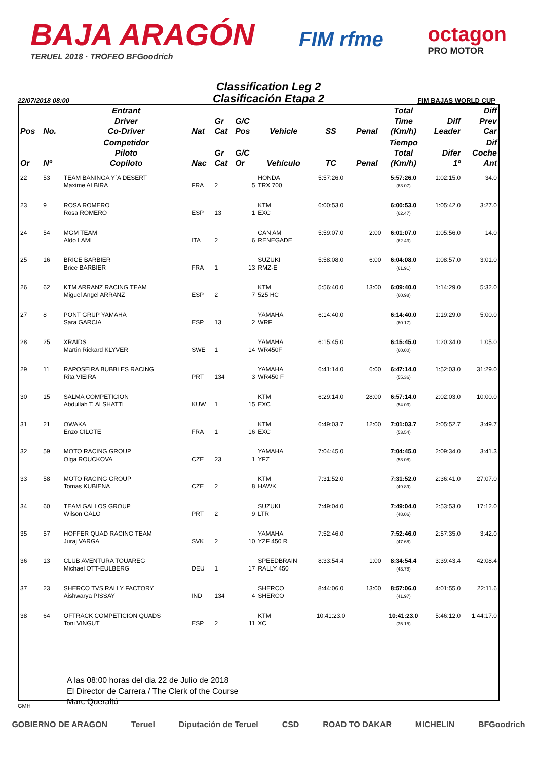BAJA ARAGÓN
TERUEL 2018 · TROFEO BFGoodrich
FIM rfme
octagon
PRO MOTOR
Classification Leg 2
Clasificación Etapa 2
22/07/2018 08:00 FIM BAJAS WORLD CUP
| Pos | No. | Entrant Driver Co-Driver | Nat | Gr Cat | G/C Pos | Vehicle | SS | Penal | Total Time (Km/h) | Diff Leader | Diff Prev Car |
| --- | --- | --- | --- | --- | --- | --- | --- | --- | --- | --- | --- |
| Or | Nº | Competidor Piloto Copiloto | Nac | Gr Cat | G/C Or | Vehículo | TC | Penal | Tiempo Total (Km/h) | Difer 1º | Dif Coche Ant |
| 22 | 53 | TEAM BANINGA Y´A DESERT Maxime ALBIRA | FRA | 2 | 5 | HONDA TRX 700 | 5:57:26.0 | | 5:57:26.0 (63.07) | 1:02:15.0 | 34.0 |
| 23 | 9 | ROSA ROMERO Rosa ROMERO | ESP | 13 | 1 | KTM EXC | 6:00:53.0 | | 6:00:53.0 (62.47) | 1:05:42.0 | 3:27.0 |
| 24 | 54 | MGM TEAM Aldo LAMI | ITA | 2 | 6 | CAN AM RENEGADE | 5:59:07.0 | 2:00 | 6:01:07.0 (62.43) | 1:05:56.0 | 14.0 |
| 25 | 16 | BRICE BARBIER Brice BARBIER | FRA | 1 | 13 | SUZUKI RMZ-E | 5:58:08.0 | 6:00 | 6:04:08.0 (61.91) | 1:08:57.0 | 3:01.0 |
| 26 | 62 | KTM ARRANZ RACING TEAM Miguel Angel ARRANZ | ESP | 2 | 7 | KTM 525 HC | 5:56:40.0 | 13:00 | 6:09:40.0 (60.98) | 1:14:29.0 | 5:32.0 |
| 27 | 8 | PONT GRUP YAMAHA Sara GARCIA | ESP | 13 | 2 | YAMAHA WRF | 6:14:40.0 | | 6:14:40.0 (60.17) | 1:19:29.0 | 5:00.0 |
| 28 | 25 | XRAIDS Martin Rickard KLYVER | SWE | 1 | 14 | YAMAHA WR450F | 6:15:45.0 | | 6:15:45.0 (60.00) | 1:20:34.0 | 1:05.0 |
| 29 | 11 | RAPOSEIRA BUBBLES RACING Rita VIEIRA | PRT | 134 | 3 | YAMAHA WR450 F | 6:41:14.0 | 6:00 | 6:47:14.0 (55.36) | 1:52:03.0 | 31:29.0 |
| 30 | 15 | SALMA COMPETICION Abdullah T. ALSHATTI | KUW | 1 | 15 | KTM EXC | 6:29:14.0 | 28:00 | 6:57:14.0 (54.03) | 2:02:03.0 | 10:00.0 |
| 31 | 21 | OWAKA Enzo CILOTE | FRA | 1 | 16 | KTM EXC | 6:49:03.7 | 12:00 | 7:01:03.7 (53.54) | 2:05:52.7 | 3:49.7 |
| 32 | 59 | MOTO RACING GROUP Olga ROUCKOVA | CZE | 23 | 1 | YAMAHA YFZ | 7:04:45.0 | | 7:04:45.0 (53.08) | 2:09:34.0 | 3:41.3 |
| 33 | 58 | MOTO RACING GROUP Tomas KUBIENA | CZE | 2 | 8 | KTM HAWK | 7:31:52.0 | | 7:31:52.0 (49.89) | 2:36:41.0 | 27:07.0 |
| 34 | 60 | TEAM GALLOS GROUP Wilson GALO | PRT | 2 | 9 | SUZUKI LTR | 7:49:04.0 | | 7:49:04.0 (48.06) | 2:53:53.0 | 17:12.0 |
| 35 | 57 | HOFFER QUAD RACING TEAM Juraj VARGA | SVK | 2 | 10 | YAMAHA YZF 450 R | 7:52:46.0 | | 7:52:46.0 (47.68) | 2:57:35.0 | 3:42.0 |
| 36 | 13 | CLUB AVENTURA TOUAREG Michael OTT-EULBERG | DEU | 1 | 17 | SPEEDBRAIN RALLY 450 | 8:33:54.4 | 1:00 | 8:34:54.4 (43.78) | 3:39:43.4 | 42:08.4 |
| 37 | 23 | SHERCO TVS RALLY FACTORY Aishwarya PISSAY | IND | 134 | 4 | SHERCO SHERCO | 8:44:06.0 | 13:00 | 8:57:06.0 (41.97) | 4:01:55.0 | 22:11.6 |
| 38 | 64 | OFTRACK COMPETICION QUADS Toni VINGUT | ESP | 2 | 11 | KTM XC | 10:41:23.0 | | 10:41:23.0 (35.15) | 5:46:12.0 | 1:44:17.0 |
A las 08:00 horas del dia 22 de Julio de 2018
El Director de Carrera / The Clerk of the Course
Marc Queraltó
GMH
GOBIERNO DE ARAGON Teruel Diputación de Teruel CSD ROAD TO DAKAR MICHELIN BFGoodrich